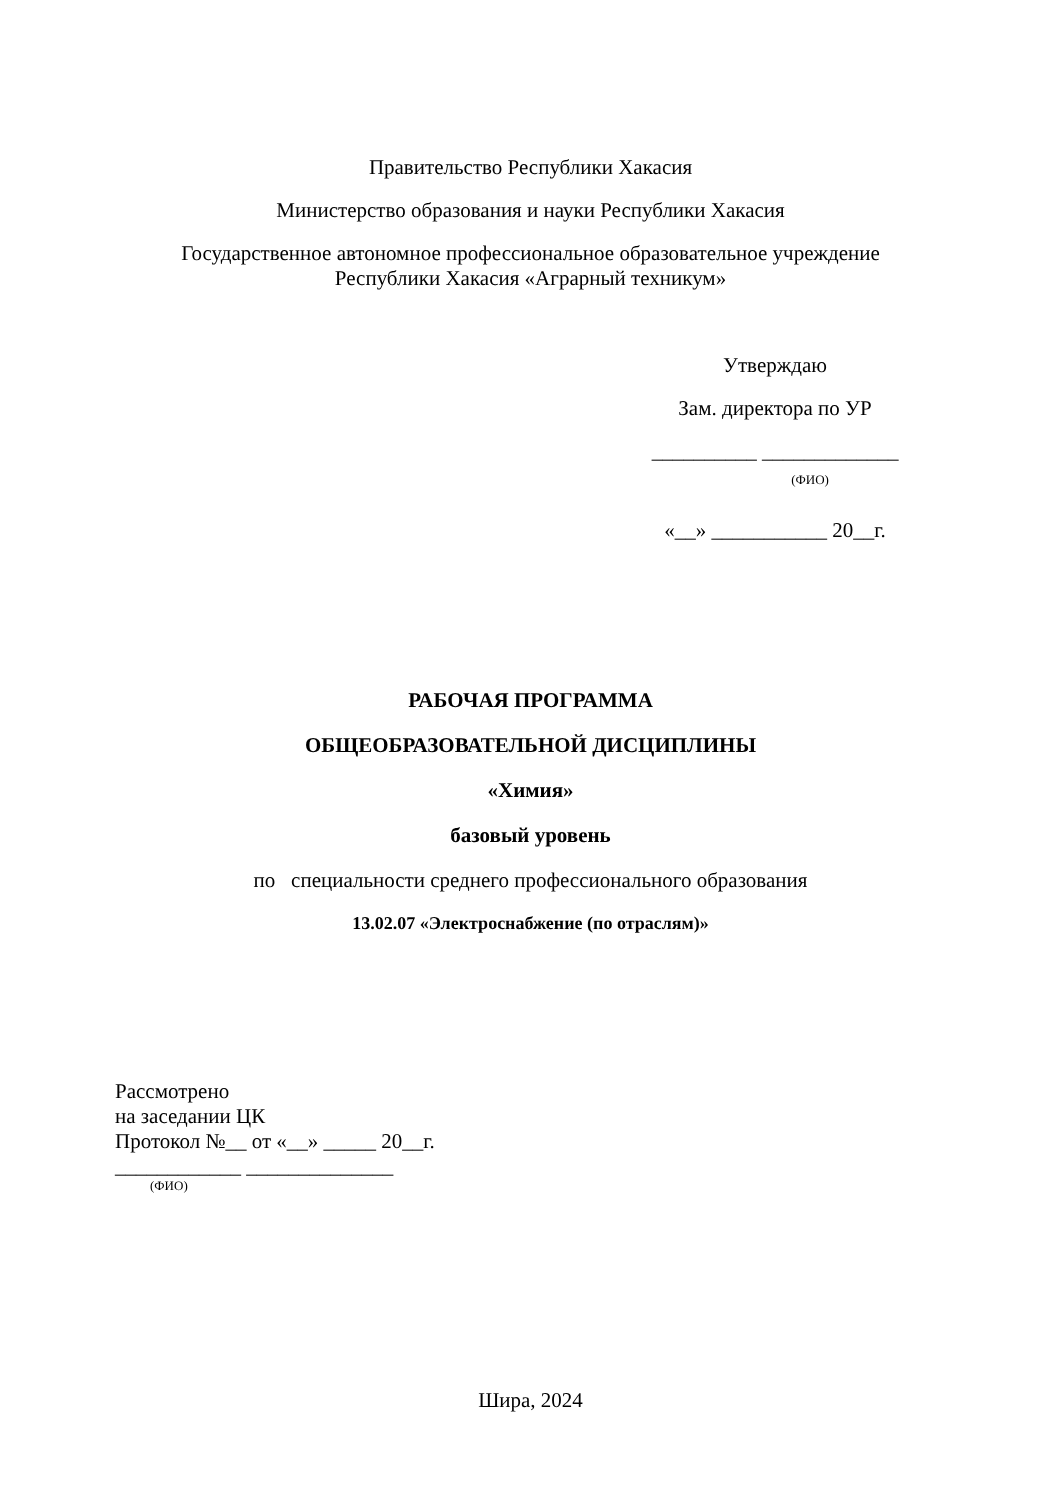Правительство Республики Хакасия
Министерство образования и науки Республики Хакасия
Государственное автономное профессиональное образовательное учреждение
Республики Хакасия «Аграрный техникум»
Утверждаю
Зам. директора по УР
__________ _____________
(ФИО)
«__» ___________ 20__г.
РАБОЧАЯ ПРОГРАММА
ОБЩЕОБРАЗОВАТЕЛЬНОЙ ДИСЦИПЛИНЫ
«Химия»
базовый уровень
по специальности среднего профессионального образования
13.02.07 «Электроснабжение (по отраслям)»
Рассмотрено
на заседании ЦК
Протокол №__ от «__» _____ 20__г.
____________ ______________
(ФИО)
Шира, 2024